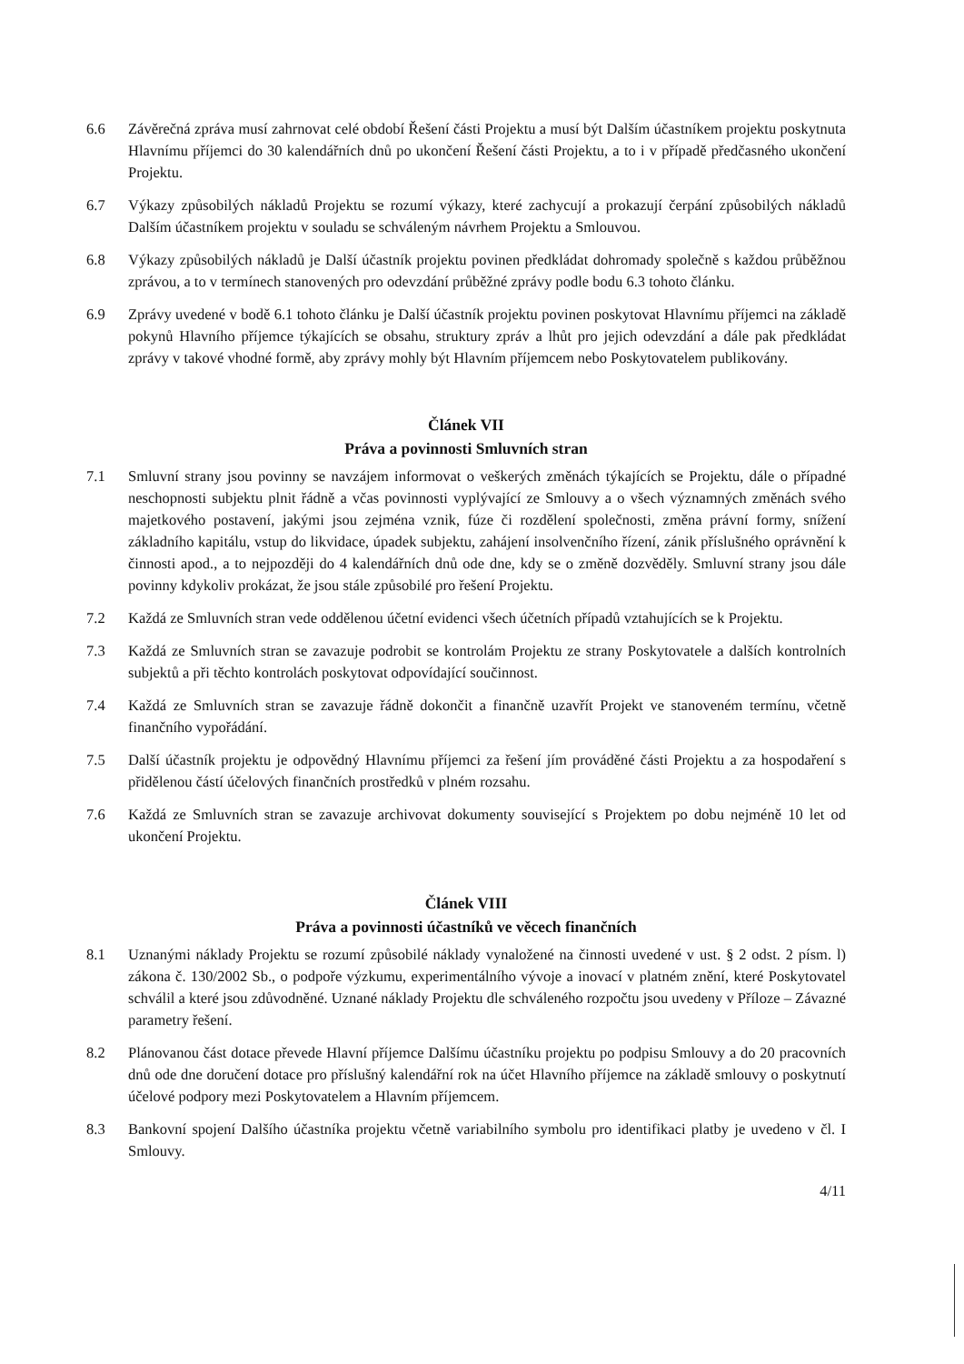6.6 Závěrečná zpráva musí zahrnovat celé období Řešení části Projektu a musí být Dalším účastníkem projektu poskytnuta Hlavnímu příjemci do 30 kalendářních dnů po ukončení Řešení části Projektu, a to i v případě předčasného ukončení Projektu.
6.7 Výkazy způsobilých nákladů Projektu se rozumí výkazy, které zachycují a prokazují čerpání způsobilých nákladů Dalším účastníkem projektu v souladu se schváleným návrhem Projektu a Smlouvou.
6.8 Výkazy způsobilých nákladů je Další účastník projektu povinen předkládat dohromady společně s každou průběžnou zprávou, a to v termínech stanovených pro odevzdání průběžné zprávy podle bodu 6.3 tohoto článku.
6.9 Zprávy uvedené v bodě 6.1 tohoto článku je Další účastník projektu povinen poskytovat Hlavnímu příjemci na základě pokynů Hlavního příjemce týkajících se obsahu, struktury zpráv a lhůt pro jejich odevzdání a dále pak předkládat zprávy v takové vhodné formě, aby zprávy mohly být Hlavním příjemcem nebo Poskytovatelem publikovány.
Článek VII
Práva a povinnosti Smluvních stran
7.1 Smluvní strany jsou povinny se navzájem informovat o veškerých změnách týkajících se Projektu, dále o případné neschopnosti subjektu plnit řádně a včas povinnosti vyplývající ze Smlouvy a o všech významných změnách svého majetkového postavení, jakými jsou zejména vznik, fúze či rozdělení společnosti, změna právní formy, snížení základního kapitálu, vstup do likvidace, úpadek subjektu, zahájení insolvenčního řízení, zánik příslušného oprávnění k činnosti apod., a to nejpozději do 4 kalendářních dnů ode dne, kdy se o změně dozvěděly. Smluvní strany jsou dále povinny kdykoliv prokázat, že jsou stále způsobilé pro řešení Projektu.
7.2 Každá ze Smluvních stran vede oddělenou účetní evidenci všech účetních případů vztahujících se k Projektu.
7.3 Každá ze Smluvních stran se zavazuje podrobit se kontrolám Projektu ze strany Poskytovatele a dalších kontrolních subjektů a při těchto kontrolách poskytovat odpovídající součinnost.
7.4 Každá ze Smluvních stran se zavazuje řádně dokončit a finančně uzavřít Projekt ve stanoveném termínu, včetně finančního vypořádání.
7.5 Další účastník projektu je odpovědný Hlavnímu příjemci za řešení jím prováděné části Projektu a za hospodaření s přidělenou částí účelových finančních prostředků v plném rozsahu.
7.6 Každá ze Smluvních stran se zavazuje archivovat dokumenty související s Projektem po dobu nejméně 10 let od ukončení Projektu.
Článek VIII
Práva a povinnosti účastníků ve věcech finančních
8.1 Uznanými náklady Projektu se rozumí způsobilé náklady vynaložené na činnosti uvedené v ust. § 2 odst. 2 písm. l) zákona č. 130/2002 Sb., o podpoře výzkumu, experimentálního vývoje a inovací v platném znění, které Poskytovatel schválil a které jsou zdůvodněné. Uznané náklady Projektu dle schváleného rozpočtu jsou uvedeny v Příloze – Závazné parametry řešení.
8.2 Plánovanou část dotace převede Hlavní příjemce Dalšímu účastníku projektu po podpisu Smlouvy a do 20 pracovních dnů ode dne doručení dotace pro příslušný kalendářní rok na účet Hlavního příjemce na základě smlouvy o poskytnutí účelové podpory mezi Poskytovatelem a Hlavním příjemcem.
8.3 Bankovní spojení Dalšího účastníka projektu včetně variabilního symbolu pro identifikaci platby je uvedeno v čl. I Smlouvy.
4/11